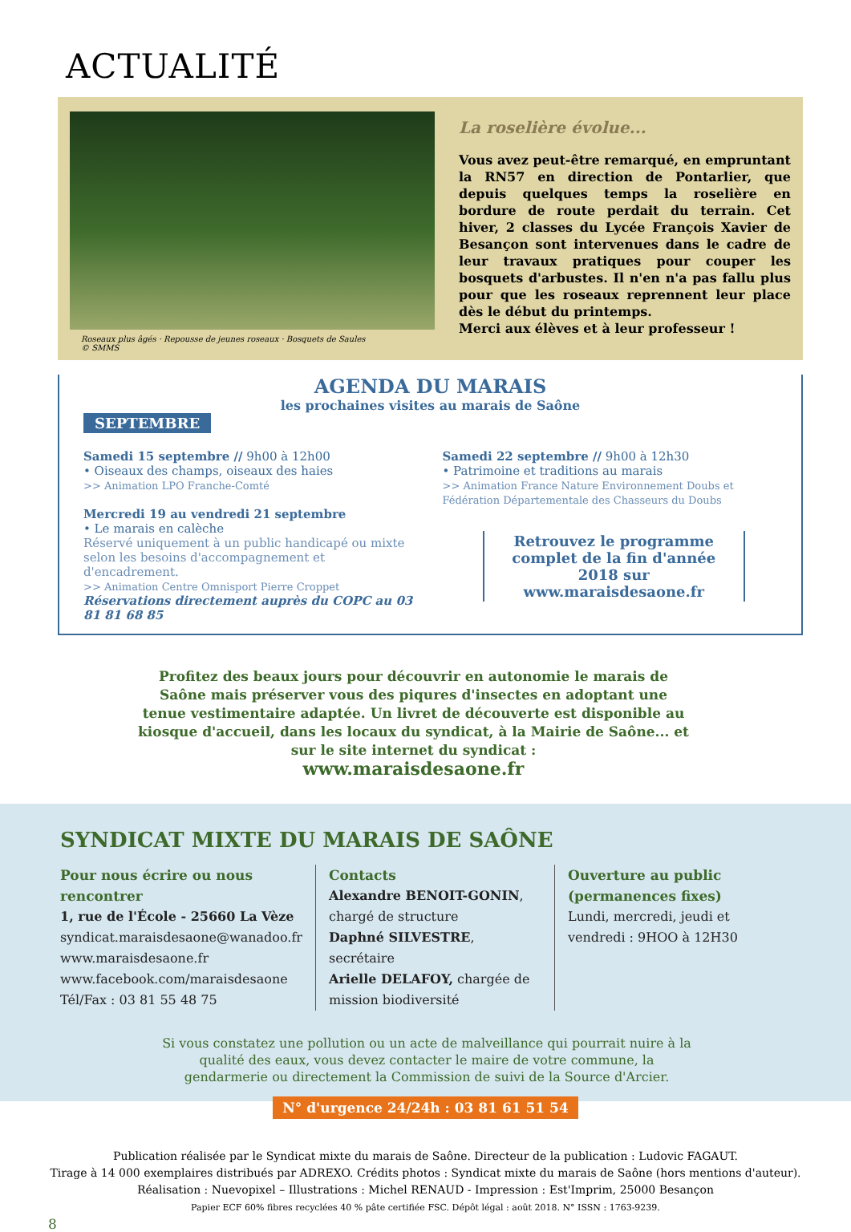ACTUALITÉ
Roseaux plus âgés · Repousse de jeunes roseaux · Bosquets de Saules
© SMMS
La roselière évolue...
Vous avez peut-être remarqué, en empruntant la RN57 en direction de Pontarlier, que depuis quelques temps la roselière en bordure de route perdait du terrain. Cet hiver, 2 classes du Lycée François Xavier de Besançon sont intervenues dans le cadre de leur travaux pratiques pour couper les bosquets d'arbustes. Il n'en n'a pas fallu plus pour que les roseaux reprennent leur place dès le début du printemps.
Merci aux élèves et à leur professeur !
AGENDA DU MARAIS
les prochaines visites au marais de Saône
SEPTEMBRE
Samedi 15 septembre // 9h00 à 12h00
• Oiseaux des champs, oiseaux des haies
>> Animation LPO Franche-Comté
Mercredi 19 au vendredi 21 septembre
• Le marais en calèche
Réservé uniquement à un public handicapé ou mixte selon les besoins d'accompagnement et d'encadrement.
>> Animation Centre Omnisport Pierre Croppet
Réservations directement auprès du COPC au 03 81 81 68 85
Samedi 22 septembre // 9h00 à 12h30
• Patrimoine et traditions au marais
>> Animation France Nature Environnement Doubs et Fédération Départementale des Chasseurs du Doubs
Retrouvez le programme complet de la fin d'année 2018 sur www.maraisdesaone.fr
Profitez des beaux jours pour découvrir en autonomie le marais de Saône mais préserver vous des piqures d'insectes en adoptant une tenue vestimentaire adaptée. Un livret de découverte est disponible au kiosque d'accueil, dans les locaux du syndicat, à la Mairie de Saône... et sur le site internet du syndicat :
www.maraisdesaone.fr
SYNDICAT MIXTE DU MARAIS DE SAÔNE
Pour nous écrire ou nous rencontrer
1, rue de l'École - 25660 La Vèze
syndicat.maraisdesaone@wanadoo.fr
www.maraisdesaone.fr
www.facebook.com/maraisdesaone
Tél/Fax : 03 81 55 48 75
Contacts
Alexandre BENOIT-GONIN, chargé de structure
Daphné SILVESTRE, secrétaire
Arielle DELAFOY, chargée de mission biodiversité
Ouverture au public (permanences fixes)
Lundi, mercredi, jeudi et vendredi : 9HOO à 12H30
Si vous constatez une pollution ou un acte de malveillance qui pourrait nuire à la qualité des eaux, vous devez contacter le maire de votre commune, la gendarmerie ou directement la Commission de suivi de la Source d'Arcier.
N° d'urgence 24/24h : 03 81 61 51 54
Publication réalisée par le Syndicat mixte du marais de Saône. Directeur de la publication : Ludovic FAGAUT.
Tirage à 14 000 exemplaires distribués par ADREXO. Crédits photos : Syndicat mixte du marais de Saône (hors mentions d'auteur).
Réalisation : Nuevopixel – Illustrations : Michel RENAUD - Impression : Est'Imprim, 25000 Besançon
Papier ECF 60% fibres recyclées 40 % pâte certifiée FSC. Dépôt légal : août 2018. N° ISSN : 1763-9239.
8